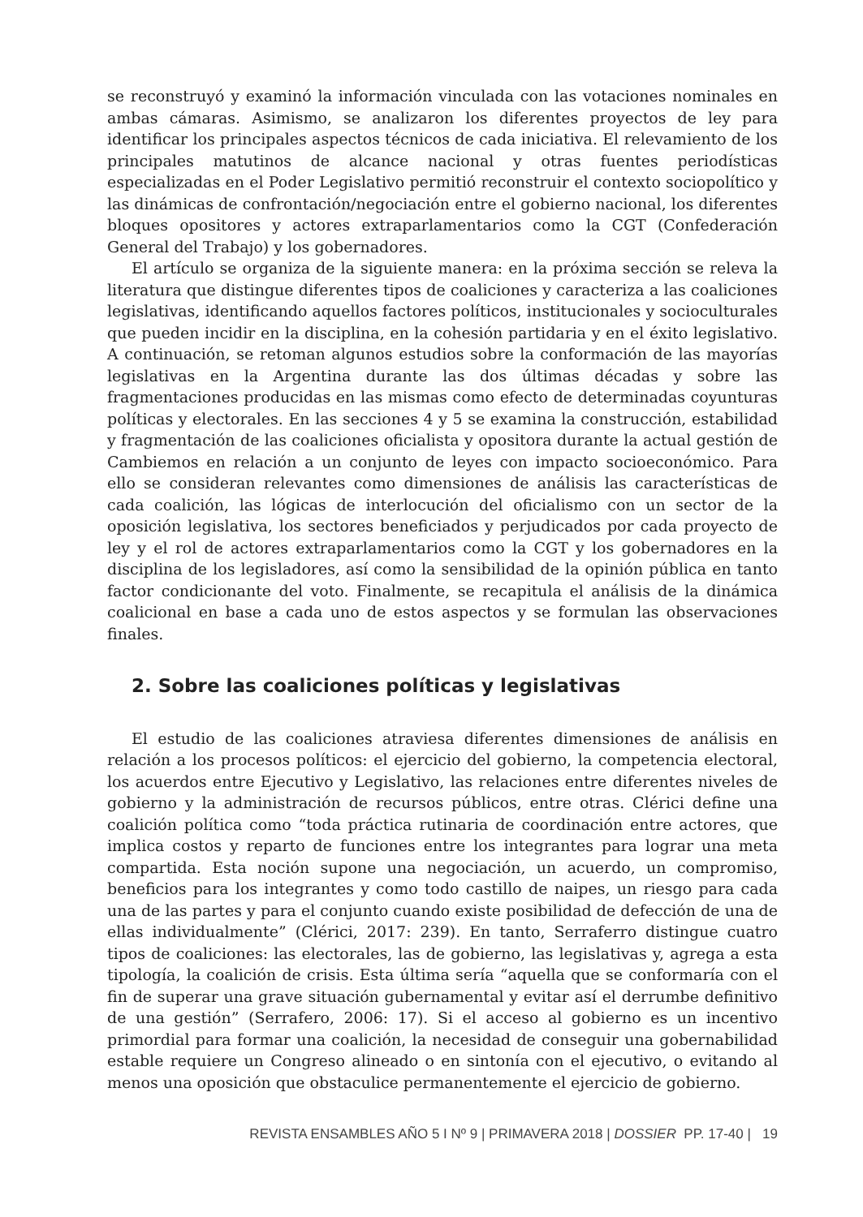se reconstruyó y examinó la información vinculada con las votaciones nominales en ambas cámaras. Asimismo, se analizaron los diferentes proyectos de ley para identificar los principales aspectos técnicos de cada iniciativa. El relevamiento de los principales matutinos de alcance nacional y otras fuentes periodísticas especializadas en el Poder Legislativo permitió reconstruir el contexto sociopolítico y las dinámicas de confrontación/negociación entre el gobierno nacional, los diferentes bloques opositores y actores extraparlamentarios como la CGT (Confederación General del Trabajo) y los gobernadores.
El artículo se organiza de la siguiente manera: en la próxima sección se releva la literatura que distingue diferentes tipos de coaliciones y caracteriza a las coaliciones legislativas, identificando aquellos factores políticos, institucionales y socioculturales que pueden incidir en la disciplina, en la cohesión partidaria y en el éxito legislativo. A continuación, se retoman algunos estudios sobre la conformación de las mayorías legislativas en la Argentina durante las dos últimas décadas y sobre las fragmentaciones producidas en las mismas como efecto de determinadas coyunturas políticas y electorales. En las secciones 4 y 5 se examina la construcción, estabilidad y fragmentación de las coaliciones oficialista y opositora durante la actual gestión de Cambiemos en relación a un conjunto de leyes con impacto socioeconómico. Para ello se consideran relevantes como dimensiones de análisis las características de cada coalición, las lógicas de interlocución del oficialismo con un sector de la oposición legislativa, los sectores beneficiados y perjudicados por cada proyecto de ley y el rol de actores extraparlamentarios como la CGT y los gobernadores en la disciplina de los legisladores, así como la sensibilidad de la opinión pública en tanto factor condicionante del voto. Finalmente, se recapitula el análisis de la dinámica coalicional en base a cada uno de estos aspectos y se formulan las observaciones finales.
2. Sobre las coaliciones políticas y legislativas
El estudio de las coaliciones atraviesa diferentes dimensiones de análisis en relación a los procesos políticos: el ejercicio del gobierno, la competencia electoral, los acuerdos entre Ejecutivo y Legislativo, las relaciones entre diferentes niveles de gobierno y la administración de recursos públicos, entre otras. Clérici define una coalición política como “toda práctica rutinaria de coordinación entre actores, que implica costos y reparto de funciones entre los integrantes para lograr una meta compartida. Esta noción supone una negociación, un acuerdo, un compromiso, beneficios para los integrantes y como todo castillo de naipes, un riesgo para cada una de las partes y para el conjunto cuando existe posibilidad de defección de una de ellas individualmente” (Clérici, 2017: 239). En tanto, Serraferro distingue cuatro tipos de coaliciones: las electorales, las de gobierno, las legislativas y, agrega a esta tipología, la coalición de crisis. Esta última sería “aquella que se conformaría con el fin de superar una grave situación gubernamental y evitar así el derrumbe definitivo de una gestión” (Serrafero, 2006: 17). Si el acceso al gobierno es un incentivo primordial para formar una coalición, la necesidad de conseguir una gobernabilidad estable requiere un Congreso alineado o en sintonía con el ejecutivo, o evitando al menos una oposición que obstaculice permanentemente el ejercicio de gobierno.
REVISTA ENSAMBLES AÑO 5 I Nº 9 | PRIMAVERA 2018 | DOSSIER PP. 17-40 | 19